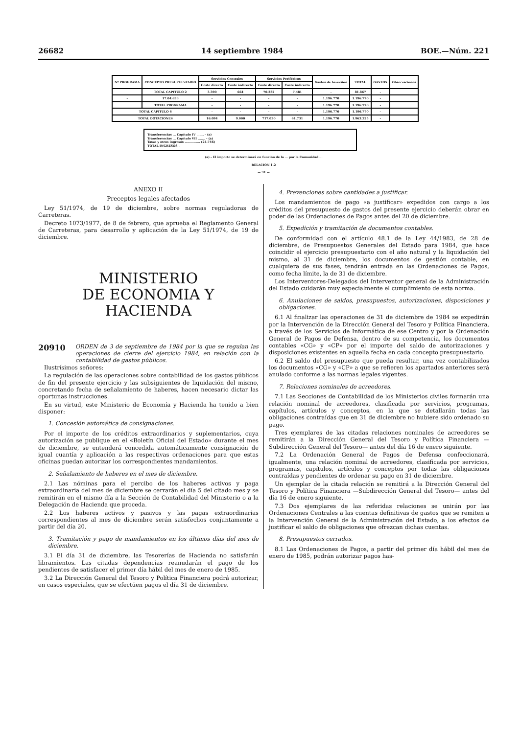26682 14 septiembre 1984 BOE.—Núm. 221
| Nº PROGRAMA | CONCEPTO PRESUPUESTARIO | Servicios Centrales | | Servicios Periféricos | | Gastos de Inversión | TOTAL | GASTOS | Observaciones |
| --- | --- | --- | --- | --- | --- | --- | --- | --- | --- |
| | | Coste directo | Coste indirecto | Coste directo | Coste indirecto | | | | |
| | TOTAL CAPITULO 2 | 3.390 | 664 | 70.332 | 7.481 | - | 81.867 | - | |
| - | 17.04.633 | - | - | - | - | 1.196.770 | 1.196.770 | - | |
| | TOTAL PROGRAMA | - | - | - | - | 1.196.770 | 1.196.770 | - | |
| TOTAL CAPITULO 6 | | - | - | - | - | 1.196.770 | 1.196.770 | - | |
| TOTAL DOTACIONES | | 16.094 | 9.000 | 717.030 | 61.731 | 1.196.770 | 1.963.325 | - | |
Transferencias ... Capítulo IV ....... - (a)
Transferencias ... Capítulo VII ....... - (a)
Tasas y otros ingresos ............... (24.746)
TOTAL INGRESOS -
(a) - El importe se determinará en función de la ... por la Comunidad ...
RELACION 1-2
— 31 —
ANEXO II
Preceptos legales afectados
Ley 51/1974, de 19 de diciembre, sobre normas reguladoras de Carreteras.
Decreto 1073/1977, de 8 de febrero, que aprueba el Reglamento General de Carreteras, para desarrollo y aplicación de la Ley 51/1974, de 19 de diciembre.
MINISTERIO
DE ECONOMIA Y HACIENDA
20910 ORDEN de 3 de septiembre de 1984 por la que se regulan las operaciones de cierre del ejercicio 1984, en relación con la contabilidad de gastos públicos.
Ilustrísimos señores:
La regulación de las operaciones sobre contabilidad de los gastos públicos de fin del presente ejercicio y las subsiguientes de liquidación del mismo, concretando fecha de señalamiento de haberes, hacen necesario dictar las oportunas instrucciones.
En su virtud, este Ministerio de Economía y Hacienda ha tenido a bien disponer:
1. Concesión automática de consignaciones.
Por el importe de los créditos extraordinarios y suplementarios, cuya autorización se publique en el «Boletín Oficial del Estado» durante el mes de diciembre, se entenderá concedida automáticamente consignación de igual cuantía y aplicación a las respectivas ordenaciones para que estas oficinas puedan autorizar los correspondientes mandamientos.
2. Señalamiento de haberes en el mes de diciembre.
2.1 Las nóminas para el percibo de los haberes activos y paga extraordinaria del mes de diciembre se cerrarán el día 5 del citado mes y se remitirán en el mismo día a la Sección de Contabilidad del Ministerio o a la Delegación de Hacienda que proceda.
2.2 Los haberes activos y pasivos y las pagas extraordinarias correspondientes al mes de diciembre serán satisfechos conjuntamente a partir del día 20.
3. Tramitación y pago de mandamientos en los últimos días del mes de diciembre.
3.1 El día 31 de diciembre, las Tesorerías de Hacienda no satisfarán libramientos. Las citadas dependencias reanudarán el pago de los pendientes de satisfacer el primer día hábil del mes de enero de 1985.
3.2 La Dirección General del Tesoro y Política Financiera podrá autorizar, en casos especiales, que se efectúen pagos el día 31 de diciembre.
4. Prevenciones sobre cantidades a justificar.
Los mandamientos de pago «a justificar» expedidos con cargo a los créditos del presupuesto de gastos del presente ejercicio deberán obrar en poder de las Ordenaciones de Pagos antes del 20 de diciembre.
5. Expedición y tramitación de documentos contables.
De conformidad con el artículo 48.1 de la Ley 44/1983, de 28 de diciembre, de Presupuestos Generales del Estado para 1984, que hace coincidir el ejercicio presupuestario con el año natural y la liquidación del mismo, al 31 de diciembre, los documentos de gestión contable, en cualquiera de sus fases, tendrán entrada en las Ordenaciones de Pagos, como fecha límite, la de 31 de diciembre.
Los Interventores-Delegados del Interventor general de la Administración del Estado cuidarán muy especialmente el cumplimiento de esta norma.
6. Anulaciones de saldos, presupuestos, autorizaciones, disposiciones y obligaciones.
6.1 Al finalizar las operaciones de 31 de diciembre de 1984 se expedirán por la Intervención de la Dirección General del Tesoro y Política Financiera, a través de los Servicios de Informática de ese Centro y por la Ordenación General de Pagos de Defensa, dentro de su competencia, los documentos contables «CG» y «CP» por el importe del saldo de autorizaciones y disposiciones existentes en aquella fecha en cada concepto presupuestario.
6.2 El saldo del presupuesto que pueda resultar, una vez contabilizados los documentos «CG» y «CP» a que se refieren los apartados anteriores será anulado conforme a las normas legales vigentes.
7. Relaciones nominales de acreedores.
7.1 Las Secciones de Contabilidad de los Ministerios civiles formarán una relación nominal de acreedores, clasificada por servicios, programas, capítulos, artículos y conceptos, en la que se detallarán todas las obligaciones contraídas que en 31 de diciembre no hubiere sido ordenado su pago.
Tres ejemplares de las citadas relaciones nominales de acreedores se remitirán a la Dirección General del Tesoro y Política Financiera —Subdirección General del Tesoro— antes del día 16 de enero siguiente.
7.2 La Ordenación General de Pagos de Defensa confeccionará, igualmente, una relación nominal de acreedores, clasificada por servicios, programas, capítulos, artículos y conceptos por todas las obligaciones contraídas y pendientes de ordenar su pago en 31 de diciembre.
Un ejemplar de la citada relación se remitirá a la Dirección General del Tesoro y Política Financiera —Subdirección General del Tesoro— antes del día 16 de enero siguiente.
7.3 Dos ejemplares de las referidas relaciones se unirán por las Ordenaciones Centrales a las cuentas definitivas de gastos que se remiten a la Intervención General de la Administración del Estado, a los efectos de justificar el saldo de obligaciones que ofrezcan dichas cuentas.
8. Presupuestos cerrados.
8.1 Las Ordenaciones de Pagos, a partir del primer día hábil del mes de enero de 1985, podrán autorizar pagos has-